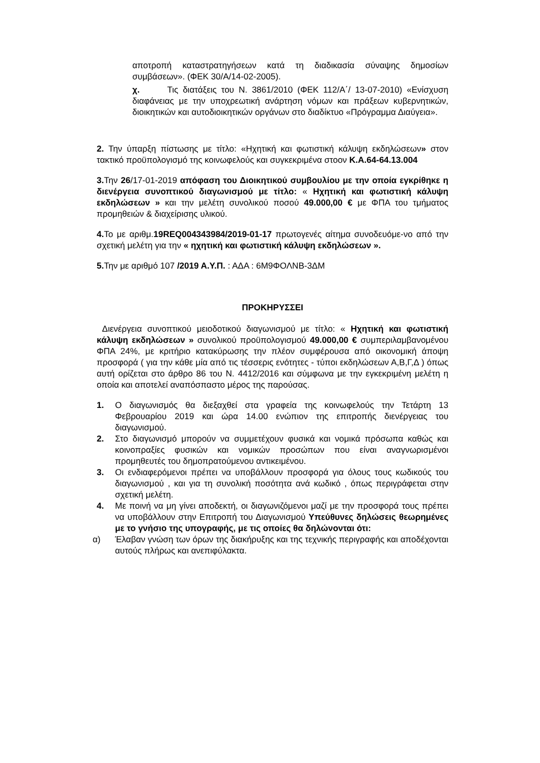αποτροπή καταστρατηγήσεων κατά τη διαδικασία σύναψης δημοσίων συμβάσεων». (ΦΕΚ 30/Α/14-02-2005).
χ. Τις διατάξεις του Ν. 3861/2010 (ΦΕΚ 112/Α΄/ 13-07-2010) «Ενίσχυση διαφάνειας με την υποχρεωτική ανάρτηση νόμων και πράξεων κυβερνητικών, διοικητικών και αυτοδιοικητικών οργάνων στο διαδίκτυο «Πρόγραμμα Διαύγεια».
2. Την ύπαρξη πίστωσης με τίτλο: «Ηχητική και φωτιστική κάλυψη εκδηλώσεων» στον τακτικό προϋπολογισμό της κοινωφελούς και συγκεκριμένα στοον Κ.Α.64-64.13.004
3. Την 26/17-01-2019 απόφαση του Διοικητικού συμβουλίου με την οποία εγκρίθηκε η διενέργεια συνοπτικού διαγωνισμού με τίτλο: « Ηχητική και φωτιστική κάλυψη εκδηλώσεων » και την μελέτη συνολικού ποσού 49.000,00 € με ΦΠΑ του τμήματος προμηθειών & διαχείρισης υλικού.
4. Το με αριθμ.19REQ004343984/2019-01-17 πρωτογενές αίτημα συνοδευόμε-νο από την σχετική μελέτη για την « ηχητική και φωτιστική κάλυψη εκδηλώσεων ».
5. Την με αριθμό 107 /2019 Α.Υ.Π. : ΑΔΑ : 6Μ9ΦΟΛΝΒ-3ΔΜ
ΠΡΟΚΗΡΥΣΣΕΙ
Διενέργεια συνοπτικού μειοδοτικού διαγωνισμού με τίτλο: « Ηχητική και φωτιστική κάλυψη εκδηλώσεων » συνολικού προϋπολογισμού 49.000,00 € συμπεριλαμβανομένου ΦΠΑ 24%, με κριτήριο κατακύρωσης την πλέον συμφέρουσα από οικονομική άποψη προσφορά ( για την κάθε μία από τις τέσσερις ενότητες - τύποι εκδηλώσεων Α,Β,Γ,Δ ) όπως αυτή ορίζεται στο άρθρο 86 του Ν. 4412/2016 και σύμφωνα με την εγκεκριμένη μελέτη η οποία και αποτελεί αναπόσπαστο μέρος της παρούσας.
1. Ο διαγωνισμός θα διεξαχθεί στα γραφεία της κοινωφελούς την Τετάρτη 13 Φεβρουαρίου 2019 και ώρα 14.00 ενώπιον της επιτροπής διενέργειας του διαγωνισμού.
2. Στο διαγωνισμό μπορούν να συμμετέχουν φυσικά και νομικά πρόσωπα καθώς και κοινοπραξίες φυσικών και νομικών προσώπων που είναι αναγνωρισμένοι προμηθευτές του δημοπρατούμενου αντικειμένου.
3. Οι ενδιαφερόμενοι πρέπει να υποβάλλουν προσφορά για όλους τους κωδικούς του διαγωνισμού , και για τη συνολική ποσότητα ανά κωδικό , όπως περιγράφεται στην σχετική μελέτη.
4. Με ποινή να μη γίνει αποδεκτή, οι διαγωνιζόμενοι μαζί με την προσφορά τους πρέπει να υποβάλλουν στην Επιτροπή του Διαγωνισμού Υπεύθυνες δηλώσεις θεωρημένες με το γνήσιο της υπογραφής, με τις οποίες θα δηλώνονται ότι:
α) Έλαβαν γνώση των όρων της διακήρυξης και της τεχνικής περιγραφής και αποδέχονται αυτούς πλήρως και ανεπιφύλακτα.